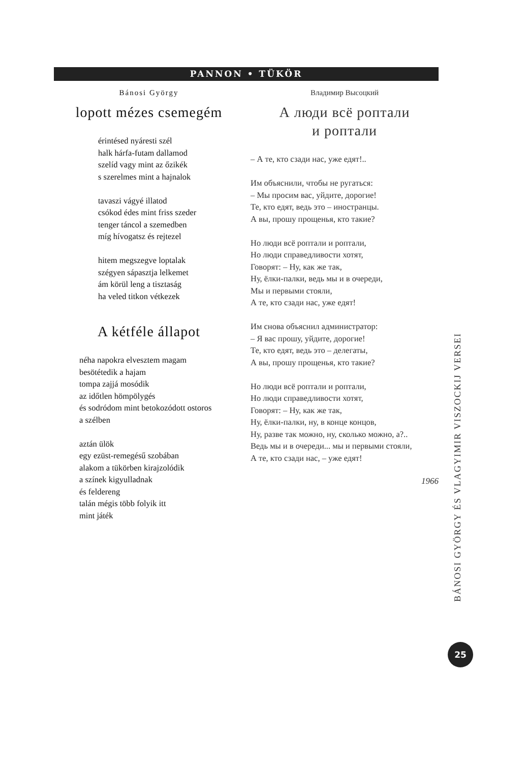PANNON • TÜKÖR
Bánosi György
lopott mézes csemegém
érintésed nyáresti szél
halk hárfa-futam dallamod
szelíd vagy mint az őzikék
s szerelmes mint a hajnalok
tavaszi vágyé illatod
csókod édes mint friss szeder
tenger táncol a szemedben
míg hívogatsz és rejtezel
hitem megszegve loptalak
szégyen sápasztja lelkemet
ám körül leng a tisztaság
ha veled titkon vétkezek
A kétféle állapot
néha napokra elvesztem magam
besötétedik a hajam
tompa zajjá mosódik
az időtlen hömpölygés
és sodródom mint betokozódott ostoros
a szélben
aztán ülök
egy ezüst-remegésű szobában
alakom a tükörben kirajzolódik
a színek kigyulladnak
és feldereng
talán mégis több folyik itt
mint játék
Владимир Высоцкий
А люди всё роптали
и роптали
– А те, кто сзади нас, уже едят!..
Им объяснили, чтобы не ругаться:
– Мы просим вас, уйдите, дорогие!
Те, кто едят, ведь это – иностранцы.
А вы, прошу прощенья, кто такие?
Но люди всё роптали и роптали,
Но люди справедливости хотят,
Говорят: – Ну, как же так,
Ну, ёлки-палки, ведь мы и в очереди,
Мы и первыми стояли,
А те, кто сзади нас, уже едят!
Им снова объяснил администратор:
– Я вас прошу, уйдите, дорогие!
Те, кто едят, ведь это – делегаты,
А вы, прошу прощенья, кто такие?
Но люди всё роптали и роптали,
Но люди справедливости хотят,
Говорят: – Ну, как же так,
Ну, ёлки-палки, ну, в конце концов,
Ну, разве так можно, ну, сколько можно, а?..
Ведь мы и в очереди... мы и первыми стояли,
А те, кто сзади нас, – уже едят!
1966
BÁNOSI GYÖRGY ÉS VLAGYIMIR VISZOCKIJ VERSEI
25